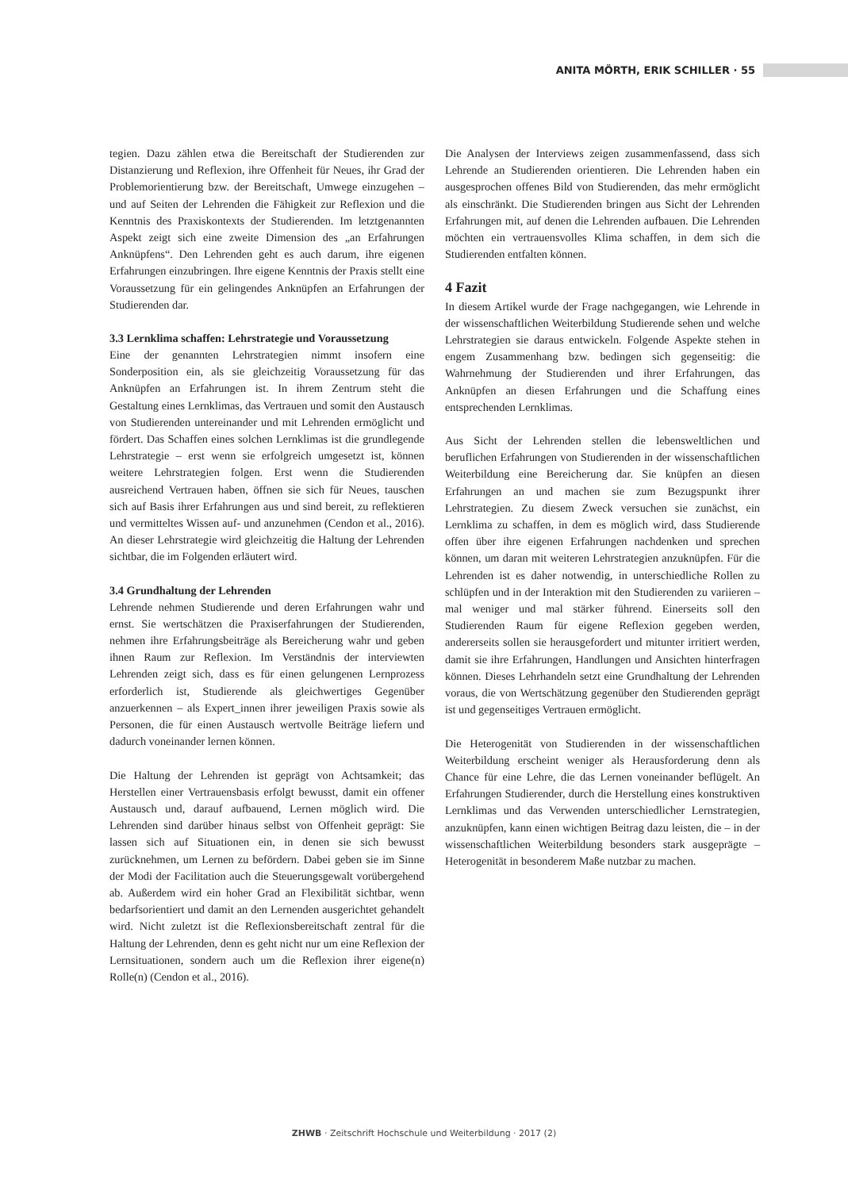ANITA MÖRTH, ERIK SCHILLER · 55
tegien. Dazu zählen etwa die Bereitschaft der Studierenden zur Distanzierung und Reflexion, ihre Offenheit für Neues, ihr Grad der Problemorientierung bzw. der Bereitschaft, Umwege einzugehen – und auf Seiten der Lehrenden die Fähigkeit zur Reflexion und die Kenntnis des Praxiskontexts der Studierenden. Im letztgenannten Aspekt zeigt sich eine zweite Dimension des „an Erfahrungen Anknüpfens“. Den Lehrenden geht es auch darum, ihre eigenen Erfahrungen einzubringen. Ihre eigene Kenntnis der Praxis stellt eine Voraussetzung für ein gelingendes Anknüpfen an Erfahrungen der Studierenden dar.
3.3 Lernklima schaffen: Lehrstrategie und Voraussetzung
Eine der genannten Lehrstrategien nimmt insofern eine Sonderposition ein, als sie gleichzeitig Voraussetzung für das Anknüpfen an Erfahrungen ist. In ihrem Zentrum steht die Gestaltung eines Lernklimas, das Vertrauen und somit den Austausch von Studierenden untereinander und mit Lehrenden ermöglicht und fördert. Das Schaffen eines solchen Lernklimas ist die grundlegende Lehrstrategie – erst wenn sie erfolgreich umgesetzt ist, können weitere Lehrstrategien folgen. Erst wenn die Studierenden ausreichend Vertrauen haben, öffnen sie sich für Neues, tauschen sich auf Basis ihrer Erfahrungen aus und sind bereit, zu reflektieren und vermitteltes Wissen auf- und anzunehmen (Cendon et al., 2016). An dieser Lehrstrategie wird gleichzeitig die Haltung der Lehrenden sichtbar, die im Folgenden erläutert wird.
3.4 Grundhaltung der Lehrenden
Lehrende nehmen Studierende und deren Erfahrungen wahr und ernst. Sie wertschätzen die Praxiserfahrungen der Studierenden, nehmen ihre Erfahrungsbeiträge als Bereicherung wahr und geben ihnen Raum zur Reflexion. Im Verständnis der interviewten Lehrenden zeigt sich, dass es für einen gelungenen Lernprozess erforderlich ist, Studierende als gleichwertiges Gegenüber anzuerkennen – als Expert_innen ihrer jeweiligen Praxis sowie als Personen, die für einen Austausch wertvolle Beiträge liefern und dadurch voneinander lernen können.
Die Haltung der Lehrenden ist geprägt von Achtsamkeit; das Herstellen einer Vertrauensbasis erfolgt bewusst, damit ein offener Austausch und, darauf aufbauend, Lernen möglich wird. Die Lehrenden sind darüber hinaus selbst von Offenheit geprägt: Sie lassen sich auf Situationen ein, in denen sie sich bewusst zurücknehmen, um Lernen zu befördern. Dabei geben sie im Sinne der Modi der Facilitation auch die Steuerungsgewalt vorübergehend ab. Außerdem wird ein hoher Grad an Flexibilität sichtbar, wenn bedarfsorientiert und damit an den Lernenden ausgerichtet gehandelt wird. Nicht zuletzt ist die Reflexionsbereitschaft zentral für die Haltung der Lehrenden, denn es geht nicht nur um eine Reflexion der Lernsituationen, sondern auch um die Reflexion ihrer eigene(n) Rolle(n) (Cendon et al., 2016).
Die Analysen der Interviews zeigen zusammenfassend, dass sich Lehrende an Studierenden orientieren. Die Lehrenden haben ein ausgesprochen offenes Bild von Studierenden, das mehr ermöglicht als einschränkt. Die Studierenden bringen aus Sicht der Lehrenden Erfahrungen mit, auf denen die Lehrenden aufbauen. Die Lehrenden möchten ein vertrauensvolles Klima schaffen, in dem sich die Studierenden entfalten können.
4 Fazit
In diesem Artikel wurde der Frage nachgegangen, wie Lehrende in der wissenschaftlichen Weiterbildung Studierende sehen und welche Lehrstrategien sie daraus entwickeln. Folgende Aspekte stehen in engem Zusammenhang bzw. bedingen sich gegenseitig: die Wahrnehmung der Studierenden und ihrer Erfahrungen, das Anknüpfen an diesen Erfahrungen und die Schaffung eines entsprechenden Lernklimas.
Aus Sicht der Lehrenden stellen die lebensweltlichen und beruflichen Erfahrungen von Studierenden in der wissenschaftlichen Weiterbildung eine Bereicherung dar. Sie knüpfen an diesen Erfahrungen an und machen sie zum Bezugspunkt ihrer Lehrstrategien. Zu diesem Zweck versuchen sie zunächst, ein Lernklima zu schaffen, in dem es möglich wird, dass Studierende offen über ihre eigenen Erfahrungen nachdenken und sprechen können, um daran mit weiteren Lehrstrategien anzuknüpfen. Für die Lehrenden ist es daher notwendig, in unterschiedliche Rollen zu schlüpfen und in der Interaktion mit den Studierenden zu variieren – mal weniger und mal stärker führend. Einerseits soll den Studierenden Raum für eigene Reflexion gegeben werden, andererseits sollen sie herausgefordert und mitunter irritiert werden, damit sie ihre Erfahrungen, Handlungen und Ansichten hinterfragen können. Dieses Lehrhandeln setzt eine Grundhaltung der Lehrenden voraus, die von Wertschätzung gegenüber den Studierenden geprägt ist und gegenseitiges Vertrauen ermöglicht.
Die Heterogenität von Studierenden in der wissenschaftlichen Weiterbildung erscheint weniger als Herausforderung denn als Chance für eine Lehre, die das Lernen voneinander beflügelt. An Erfahrungen Studierender, durch die Herstellung eines konstruktiven Lernklimas und das Verwenden unterschiedlicher Lernstrategien, anzuknüpfen, kann einen wichtigen Beitrag dazu leisten, die – in der wissenschaftlichen Weiterbildung besonders stark ausgeprägte – Heterogenität in besonderem Maße nutzbar zu machen.
ZHWB · Zeitschrift Hochschule und Weiterbildung · 2017 (2)